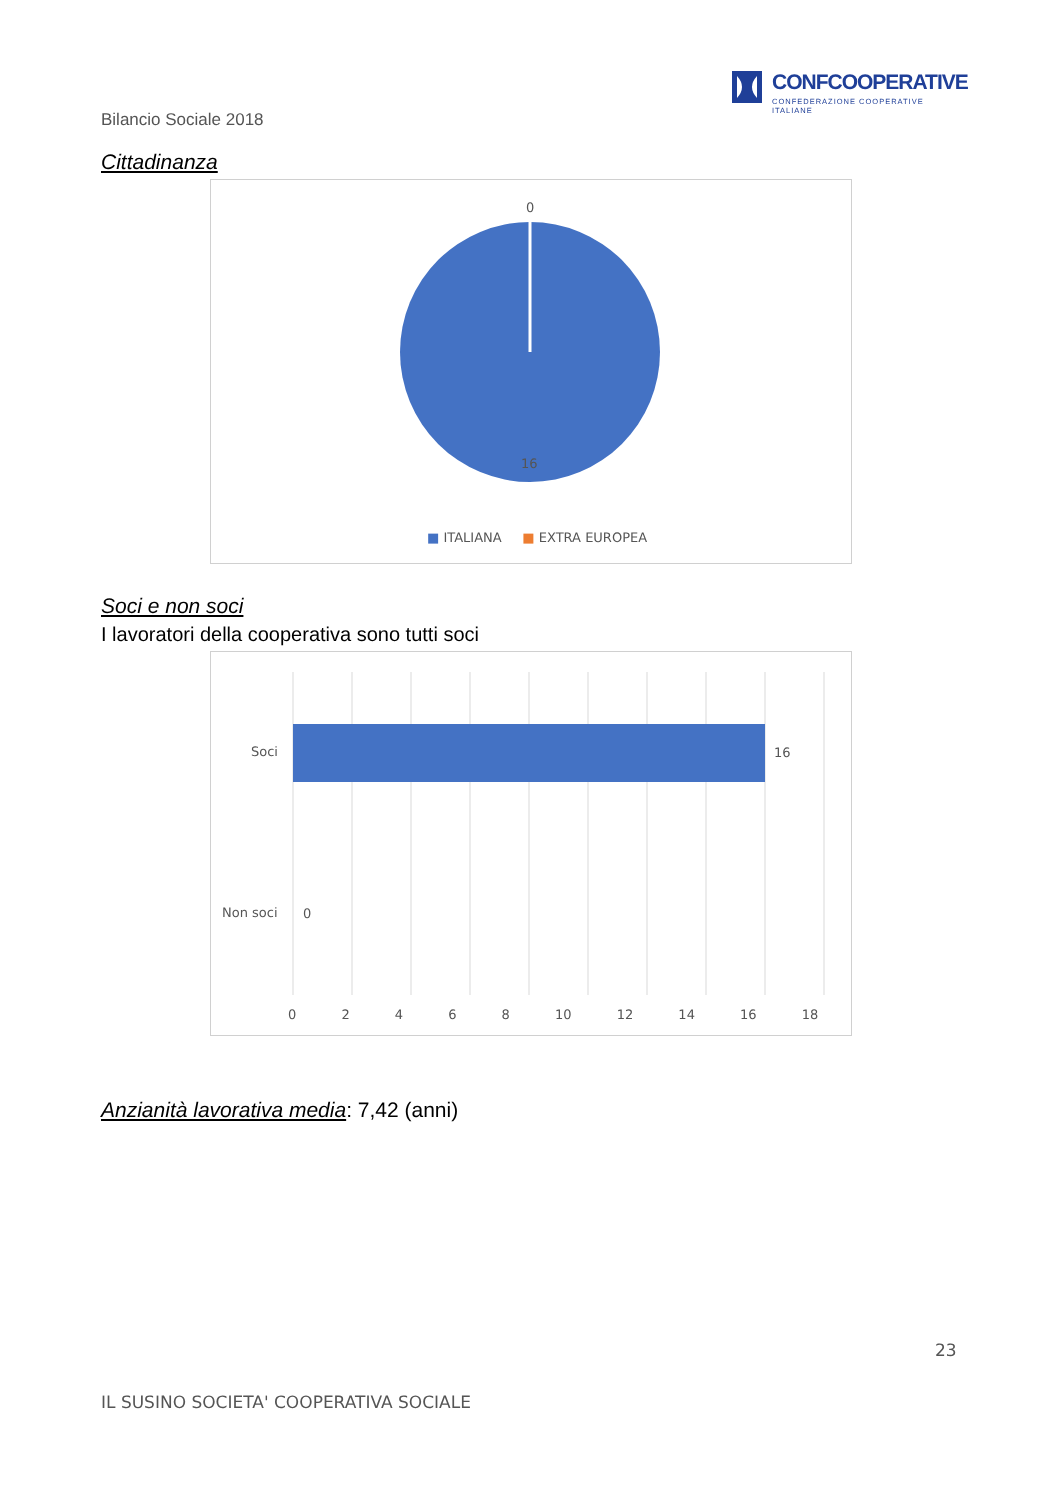CONFCOOPERATIVE
CONFEDERAZIONE COOPERATIVE ITALIANE
Bilancio Sociale 2018
Cittadinanza
0
16
■ ITALIANA ■ EXTRA EUROPEA
Soci e non soci
I lavoratori della cooperativa sono tutti soci
Soci 16
Non soci 0
0 2 4 6 8 10 12 14 16 18
Anzianità lavorativa media: 7,42 (anni)
23
IL SUSINO SOCIETA' COOPERATIVA SOCIALE